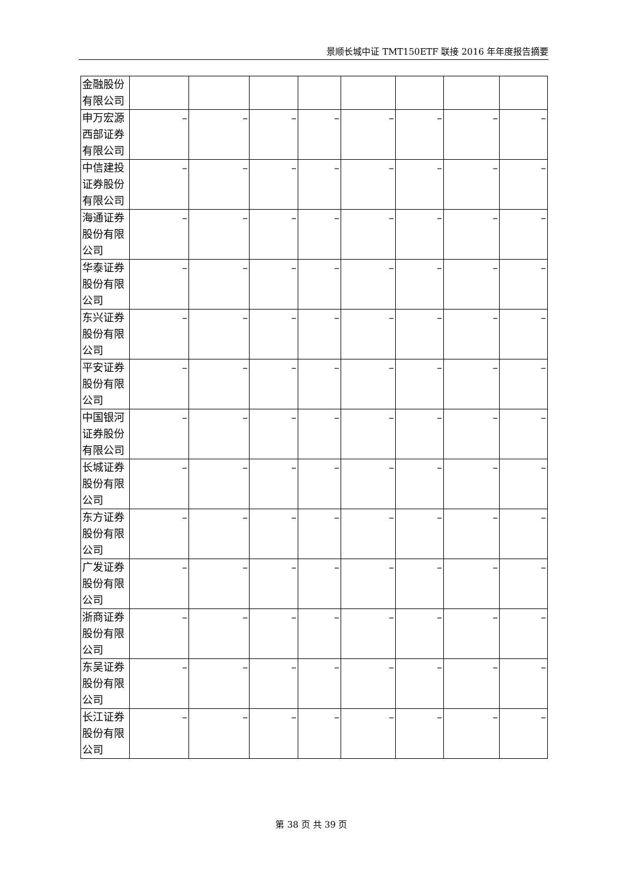景顺长城中证 TMT150ETF 联接 2016 年年度报告摘要
| 金融股份 有限公司 | | | | | | | | |
| 申万宏源 西部证券 有限公司 | – | – | – | – | – | – | – | – |
| 中信建投 证券股份 有限公司 | – | – | – | – | – | – | – | – |
| 海通证券 股份有限 公司 | – | – | – | – | – | – | – | – |
| 华泰证券 股份有限 公司 | – | – | – | – | – | – | – | – |
| 东兴证券 股份有限 公司 | – | – | – | – | – | – | – | – |
| 平安证券 股份有限 公司 | – | – | – | – | – | – | – | – |
| 中国银河 证券股份 有限公司 | – | – | – | – | – | – | – | – |
| 长城证券 股份有限 公司 | – | – | – | – | – | – | – | – |
| 东方证券 股份有限 公司 | – | – | – | – | – | – | – | – |
| 广发证券 股份有限 公司 | – | – | – | – | – | – | – | – |
| 浙商证券 股份有限 公司 | – | – | – | – | – | – | – | – |
| 东吴证券 股份有限 公司 | – | – | – | – | – | – | – | – |
| 长江证券 股份有限 公司 | – | – | – | – | – | – | – | – |
第 38 页 共 39 页